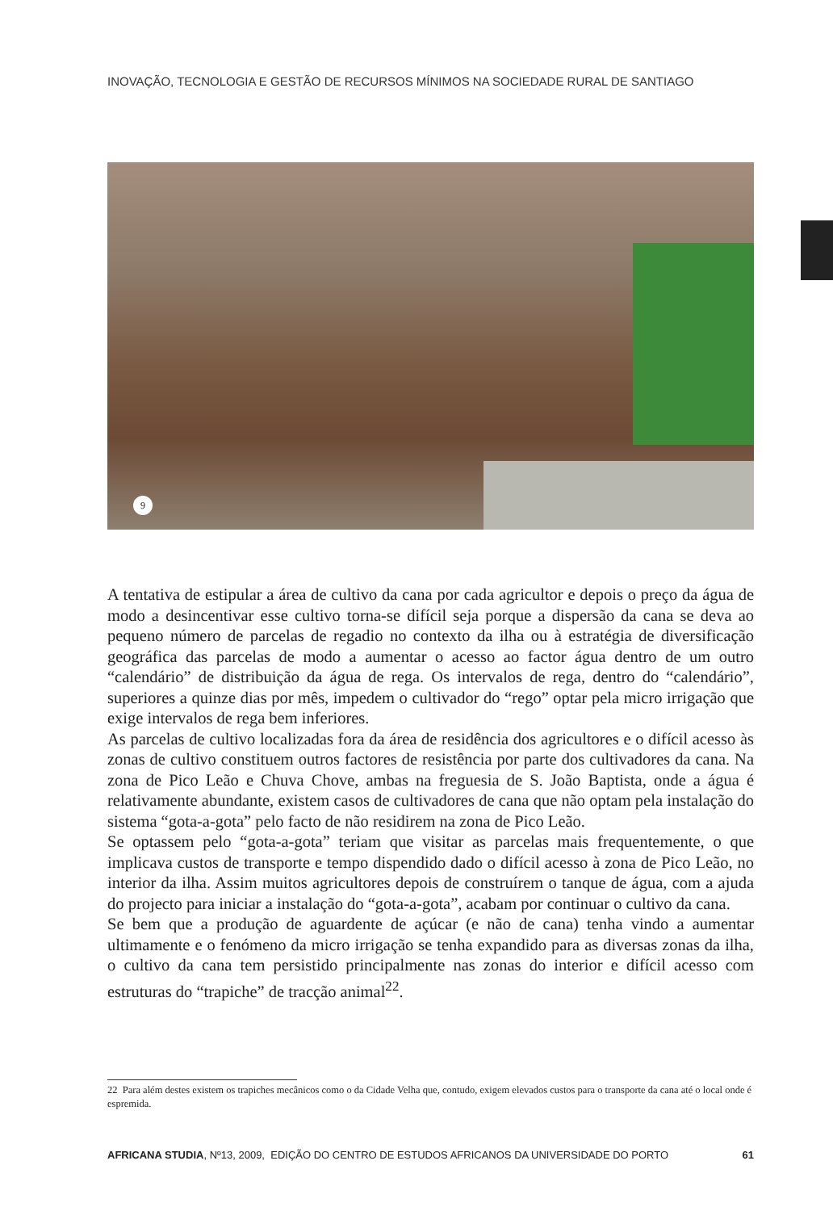INOVAÇÃO, TECNOLOGIA E GESTÃO DE RECURSOS MÍNIMOS NA SOCIEDADE RURAL DE SANTIAGO
9
A tentativa de estipular a área de cultivo da cana por cada agricultor e depois o preço da água de modo a desincentivar esse cultivo torna-se difícil seja porque a dispersão da cana se deva ao pequeno número de parcelas de regadio no contexto da ilha ou à estratégia de diversificação geográfica das parcelas de modo a aumentar o acesso ao factor água dentro de um outro “calendário” de distribuição da água de rega. Os intervalos de rega, dentro do “calendário”, superiores a quinze dias por mês, impedem o cultivador do “rego” optar pela micro irrigação que exige intervalos de rega bem inferiores.
As parcelas de cultivo localizadas fora da área de residência dos agricultores e o difícil acesso às zonas de cultivo constituem outros factores de resistência por parte dos cultivadores da cana. Na zona de Pico Leão e Chuva Chove, ambas na freguesia de S. João Baptista, onde a água é relativamente abundante, existem casos de cultivadores de cana que não optam pela instalação do sistema “gota-a-gota” pelo facto de não residirem na zona de Pico Leão.
Se optassem pelo “gota-a-gota” teriam que visitar as parcelas mais frequentemente, o que implicava custos de transporte e tempo dispendido dado o difícil acesso à zona de Pico Leão, no interior da ilha. Assim muitos agricultores depois de construírem o tanque de água, com a ajuda do projecto para iniciar a instalação do “gota-a-gota”, acabam por continuar o cultivo da cana.
Se bem que a produção de aguardente de açúcar (e não de cana) tenha vindo a aumentar ultimamente e o fenómeno da micro irrigação se tenha expandido para as diversas zonas da ilha, o cultivo da cana tem persistido principalmente nas zonas do interior e difícil acesso com estruturas do “trapiche” de tracção animal<sup>22</sup>.
22 Para além destes existem os trapiches mecânicos como o da Cidade Velha que, contudo, exigem elevados custos para o transporte da cana até o local onde é espremida.
AFRICANA STUDIA, Nº13, 2009, EDIÇÃO DO CENTRO DE ESTUDOS AFRICANOS DA UNIVERSIDADE DO PORTO 61